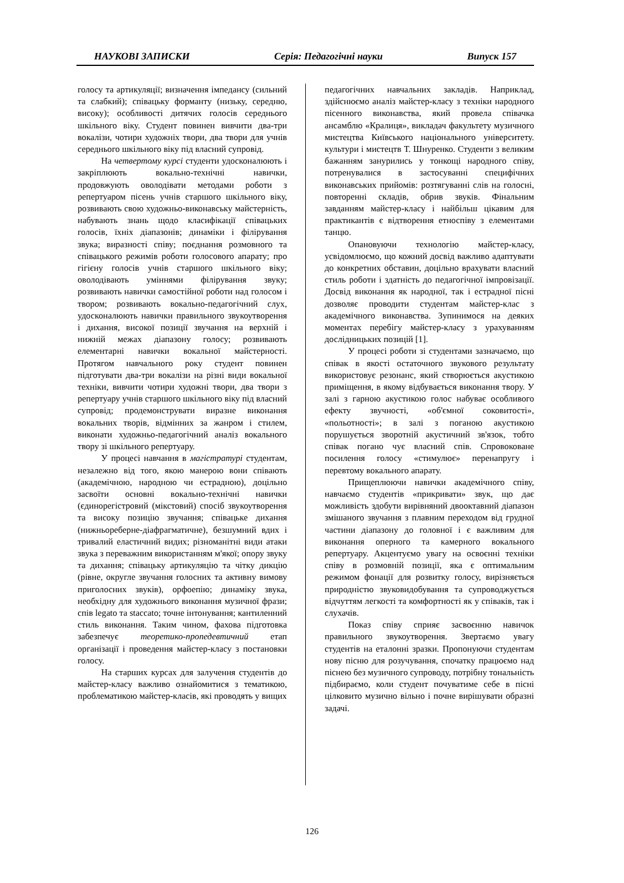НАУКОВІ ЗАПИСКИ Серія: Педагогічні науки Випуск 157
голосу та артикуляції; визначення імпедансу (сильний та слабкий); співацьку форманту (низьку, середню, високу); особливості дитячих голосів середнього шкільного віку. Студент повинен вивчити два-три вокалізи, чотири художніх твори, два твори для учнів середнього шкільного віку під власний супровід.
На четвертому курсі студенти удосконалюють і закріплюють вокально-технічні навички, продовжують оволодівати методами роботи з репертуаром пісень учнів старшого шкільного віку, розвивають свою художньо-виконавську майстерність, набувають знань щодо класифікації співацьких голосів, їхніх діапазонів; динаміки і філірування звука; виразності співу; поєднання розмовного та співацького режимів роботи голосового апарату; про гігієну голосів учнів старшого шкільного віку; оволодівають уміннями філірування звуку; розвивають навички самостійної роботи над голосом і твором; розвивають вокально-педагогічний слух, удосконалюють навички правильного звукоутворення і дихання, високої позиції звучання на верхній і нижній межах діапазону голосу; розвивають елементарні навички вокальної майстерності. Протягом навчального року студент повинен підготувати два-три вокалізи на різні види вокальної техніки, вивчити чотири художні твори, два твори з репертуару учнів старшого шкільного віку під власний супровід; продемонструвати виразне виконання вокальних творів, відмінних за жанром і стилем, виконати художньо-педагогічний аналіз вокального твору зі шкільного репертуару.
У процесі навчання в магістратурі студентам, незалежно від того, якою манерою вони співають (академічною, народною чи естрадною), доцільно засвоїти основні вокально-технічні навички (єдинорегістровий (мікстовий) спосіб звукоутворення та високу позицію звучання; співацьке дихання (нижньореберне-діафрагматичне), безшумний вдих і тривалий еластичний видих; різноманітні види атаки звука з переважним використанням м'якої; опору звуку та дихання; співацьку артикуляцію та чітку дикцію (рівне, округле звучання голосних та активну вимову приголосних звуків), орфоепію; динаміку звука, необхідну для художнього виконання музичної фрази; спів legato та staccato; точне інтонування; кантиленний стиль виконання. Таким чином, фахова підготовка забезпечує теоретико-пропедевтичний етап організації і проведення майстер-класу з постановки голосу.
На старших курсах для залучення студентів до майстер-класу важливо ознайомитися з тематикою, проблематикою майстер-класів, які проводять у вищих
педагогічних навчальних закладів. Наприклад, здійснюємо аналіз майстер-класу з техніки народного пісенного виконавства, який провела співачка ансамблю «Кралиця», викладач факультету музичного мистецтва Київського національного університету. культури і мистецтв Т. Шнуренко. Студенти з великим бажанням занурились у тонкощі народного співу, потренувалися в застосуванні специфічних виконавських прийомів: розтягуванні слів на голосні, повторенні складів, обрив звуків. Фінальним завданням майстер-класу і найбільш цікавим для практикантів є відтворення етноспіву з елементами танцю.
Опановуючи технологію майстер-класу, усвідомлюємо, що кожний досвід важливо адаптувати до конкретних обставин, доцільно врахувати власний стиль роботи і здатність до педагогічної імпровізації. Досвід виконання як народної, так і естрадної пісні дозволяє проводити студентам майстер-клас з академічного виконавства. Зупинимося на деяких моментах перебігу майстер-класу з урахуванням дослідницьких позицій [1].
У процесі роботи зі студентами зазначаємо, що співак в якості остаточного звукового результату використовує резонанс, який створюється акустикою приміщення, в якому відбувається виконання твору. У залі з гарною акустикою голос набуває особливого ефекту звучності, «об'ємної соковитості», «польотності»; в залі з поганою акустикою порушується зворотній акустичний зв'язок, тобто співак погано чує власний спів. Спровоковане посилення голосу «стимулює» перенапругу і перевтому вокального апарату.
Прищеплюючи навички академічного співу, навчаємо студентів «прикривати» звук, що дає можливість здобути вирівняний двооктавний діапазон змішаного звучання з плавним переходом від грудної частини діапазону до головної і є важливим для виконання оперного та камерного вокального репертуару. Акцентуємо увагу на освоєнні техніки співу в розмовній позиції, яка є оптимальним режимом фонації для розвитку голосу, вирізняється природністю звуковидобування та супроводжується відчуттям легкості та комфортності як у співаків, так і слухачів.
Показ співу сприяє засвоєнню навичок правильного звукоутворення. Звертаємо увагу студентів на еталонні зразки. Пропонуючи студентам нову пісню для розучування, спочатку працюємо над піснею без музичного супроводу, потрібну тональність підбираємо, коли студент почуватиме себе в пісні цілковито музично вільно і почне вирішувати образні задачі.
126